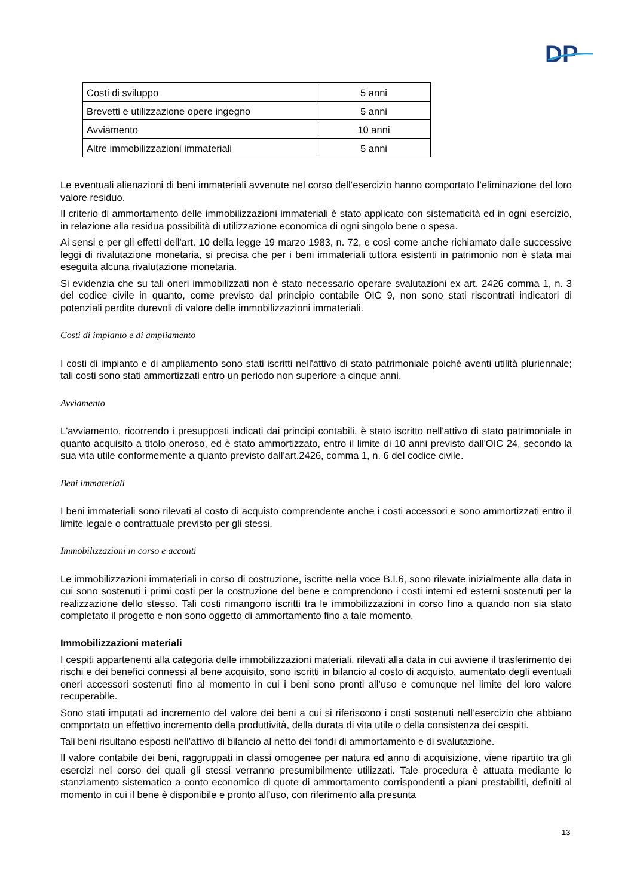DP
| Costi di sviluppo | 5 anni |
| Brevetti e utilizzazione opere ingegno | 5 anni |
| Avviamento | 10 anni |
| Altre immobilizzazioni immateriali | 5 anni |
Le eventuali alienazioni di beni immateriali avvenute nel corso dell’esercizio hanno comportato l’eliminazione del loro valore residuo.
Il criterio di ammortamento delle immobilizzazioni immateriali è stato applicato con sistematicità ed in ogni esercizio, in relazione alla residua possibilità di utilizzazione economica di ogni singolo bene o spesa.
Ai sensi e per gli effetti dell'art. 10 della legge 19 marzo 1983, n. 72, e così come anche richiamato dalle successive leggi di rivalutazione monetaria, si precisa che per i beni immateriali tuttora esistenti in patrimonio non è stata mai eseguita alcuna rivalutazione monetaria.
Si evidenzia che su tali oneri immobilizzati non è stato necessario operare svalutazioni ex art. 2426 comma 1, n. 3 del codice civile in quanto, come previsto dal principio contabile OIC 9, non sono stati riscontrati indicatori di potenziali perdite durevoli di valore delle immobilizzazioni immateriali.
Costi di impianto e di ampliamento
I costi di impianto e di ampliamento sono stati iscritti nell'attivo di stato patrimoniale poiché aventi utilità pluriennale; tali costi sono stati ammortizzati entro un periodo non superiore a cinque anni.
Avviamento
L'avviamento, ricorrendo i presupposti indicati dai principi contabili, è stato iscritto nell'attivo di stato patrimoniale in quanto acquisito a titolo oneroso, ed è stato ammortizzato, entro il limite di 10 anni previsto dall'OIC 24, secondo la sua vita utile conformemente a quanto previsto dall'art.2426, comma 1, n. 6 del codice civile.
Beni immateriali
I beni immateriali sono rilevati al costo di acquisto comprendente anche i costi accessori e sono ammortizzati entro il limite legale o contrattuale previsto per gli stessi.
Immobilizzazioni in corso e acconti
Le immobilizzazioni immateriali in corso di costruzione, iscritte nella voce B.I.6, sono rilevate inizialmente alla data in cui sono sostenuti i primi costi per la costruzione del bene e comprendono i costi interni ed esterni sostenuti per la realizzazione dello stesso. Tali costi rimangono iscritti tra le immobilizzazioni in corso fino a quando non sia stato completato il progetto e non sono oggetto di ammortamento fino a tale momento.
Immobilizzazioni materiali
I cespiti appartenenti alla categoria delle immobilizzazioni materiali, rilevati alla data in cui avviene il trasferimento dei rischi e dei benefici connessi al bene acquisito, sono iscritti in bilancio al costo di acquisto, aumentato degli eventuali oneri accessori sostenuti fino al momento in cui i beni sono pronti all’uso e comunque nel limite del loro valore recuperabile.
Sono stati imputati ad incremento del valore dei beni a cui si riferiscono i costi sostenuti nell’esercizio che abbiano comportato un effettivo incremento della produttività, della durata di vita utile o della consistenza dei cespiti.
Tali beni risultano esposti nell’attivo di bilancio al netto dei fondi di ammortamento e di svalutazione.
Il valore contabile dei beni, raggruppati in classi omogenee per natura ed anno di acquisizione, viene ripartito tra gli esercizi nel corso dei quali gli stessi verranno presumibilmente utilizzati. Tale procedura è attuata mediante lo stanziamento sistematico a conto economico di quote di ammortamento corrispondenti a piani prestabiliti, definiti al momento in cui il bene è disponibile e pronto all’uso, con riferimento alla presunta
13